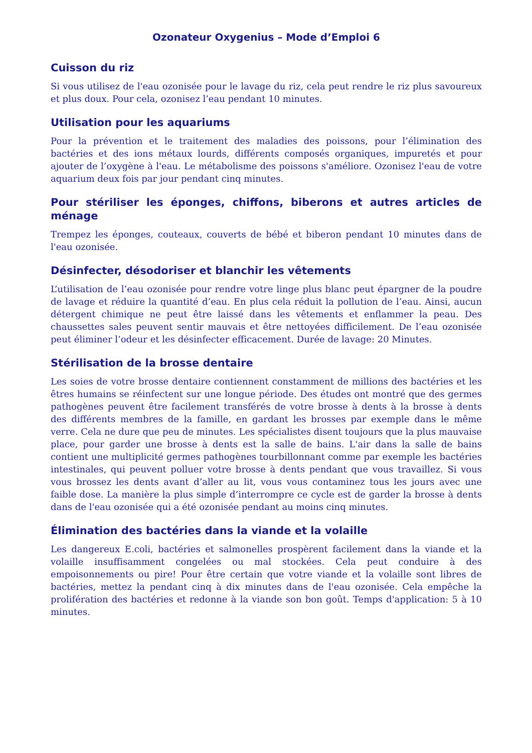Ozonateur Oxygenius – Mode d’Emploi 6
Cuisson du riz
Si vous utilisez de l'eau ozonisée pour le lavage du riz, cela peut rendre le riz plus savoureux et plus doux. Pour cela, ozonisez l’eau pendant 10 minutes.
Utilisation pour les aquariums
Pour la prévention et le traitement des maladies des poissons, pour l’élimination des bactéries et des ions métaux lourds, différents composés organiques, impuretés et pour ajouter de l’oxygène à l'eau. Le métabolisme des poissons s'améliore. Ozonisez l'eau de votre aquarium deux fois par jour pendant cinq minutes.
Pour stériliser les éponges, chiffons, biberons et autres articles de ménage
Trempez les éponges, couteaux, couverts de bébé et biberon pendant 10 minutes dans de l'eau ozonisée.
Désinfecter, désodoriser et blanchir les vêtements
L’utilisation de l’eau ozonisée pour rendre votre linge plus blanc peut épargner de la poudre de lavage et réduire la quantité d’eau. En plus cela réduit la pollution de l’eau. Ainsi, aucun détergent chimique ne peut être laissé dans les vêtements et enflammer la peau. Des chaussettes sales peuvent sentir mauvais et être nettoyées difficilement. De l’eau ozonisée peut éliminer l’odeur et les désinfecter efficacement. Durée de lavage: 20 Minutes.
Stérilisation de la brosse dentaire
Les soies de votre brosse dentaire contiennent constamment de millions des bactéries et les êtres humains se réinfectent sur une longue période. Des études ont montré que des germes pathogènes peuvent être facilement transférés de votre brosse à dents à la brosse à dents des différents membres de la famille, en gardant les brosses par exemple dans le même verre. Cela ne dure que peu de minutes. Les spécialistes disent toujours que la plus mauvaise place, pour garder une brosse à dents est la salle de bains. L'air dans la salle de bains contient une multiplicité germes pathogènes tourbillonnant comme par exemple les bactéries intestinales, qui peuvent polluer votre brosse à dents pendant que vous travaillez. Si vous vous brossez les dents avant d’aller au lit, vous vous contaminez tous les jours avec une faible dose. La manière la plus simple d’interrompre ce cycle est de garder la brosse à dents dans de l'eau ozonisée qui a été ozonisée pendant au moins cinq minutes.
Élimination des bactéries dans la viande et la volaille
Les dangereux E.coli, bactéries et salmonelles prospèrent facilement dans la viande et la volaille insuffisamment congelées ou mal stockées. Cela peut conduire à des empoisonnements ou pire! Pour être certain que votre viande et la volaille sont libres de bactéries, mettez la pendant cinq à dix minutes dans de l'eau ozonisée. Cela empêche la prolifération des bactéries et redonne à la viande son bon goût. Temps d'application: 5 à 10 minutes.